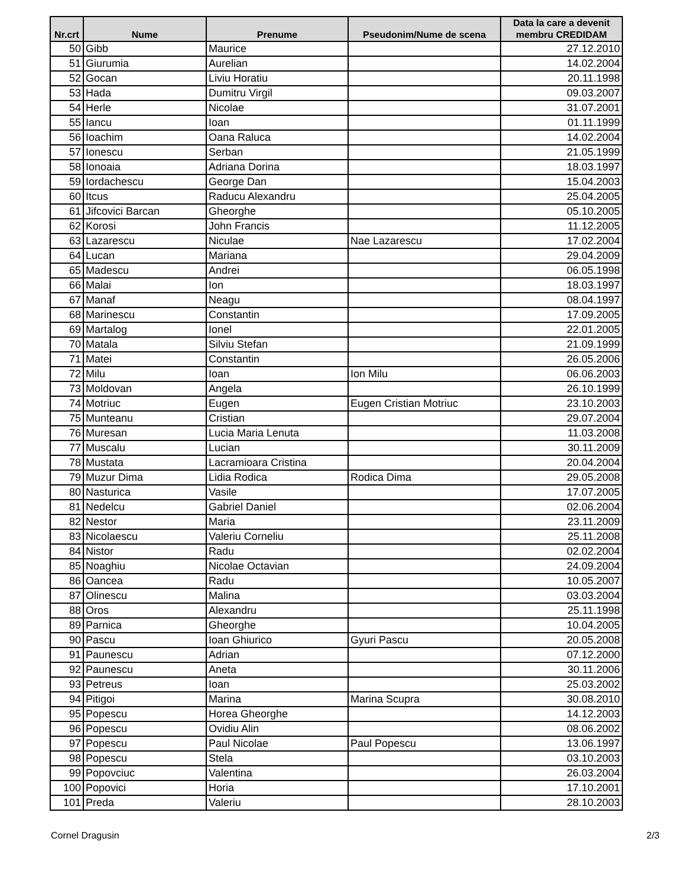| Nr.crt | Nume | Prenume | Pseudonim/Nume de scena | Data la care a devenit membru CREDIDAM |
| --- | --- | --- | --- | --- |
| 50 | Gibb | Maurice | | 27.12.2010 |
| 51 | Giurumia | Aurelian | | 14.02.2004 |
| 52 | Gocan | Liviu Horatiu | | 20.11.1998 |
| 53 | Hada | Dumitru Virgil | | 09.03.2007 |
| 54 | Herle | Nicolae | | 31.07.2001 |
| 55 | Iancu | Ioan | | 01.11.1999 |
| 56 | Ioachim | Oana Raluca | | 14.02.2004 |
| 57 | Ionescu | Serban | | 21.05.1999 |
| 58 | Ionoaia | Adriana Dorina | | 18.03.1997 |
| 59 | Iordachescu | George Dan | | 15.04.2003 |
| 60 | Itcus | Raducu Alexandru | | 25.04.2005 |
| 61 | Jifcovici Barcan | Gheorghe | | 05.10.2005 |
| 62 | Korosi | John Francis | | 11.12.2005 |
| 63 | Lazarescu | Niculae | Nae Lazarescu | 17.02.2004 |
| 64 | Lucan | Mariana | | 29.04.2009 |
| 65 | Madescu | Andrei | | 06.05.1998 |
| 66 | Malai | Ion | | 18.03.1997 |
| 67 | Manaf | Neagu | | 08.04.1997 |
| 68 | Marinescu | Constantin | | 17.09.2005 |
| 69 | Martalog | Ionel | | 22.01.2005 |
| 70 | Matala | Silviu Stefan | | 21.09.1999 |
| 71 | Matei | Constantin | | 26.05.2006 |
| 72 | Milu | Ioan | Ion Milu | 06.06.2003 |
| 73 | Moldovan | Angela | | 26.10.1999 |
| 74 | Motriuc | Eugen | Eugen Cristian Motriuc | 23.10.2003 |
| 75 | Munteanu | Cristian | | 29.07.2004 |
| 76 | Muresan | Lucia Maria Lenuta | | 11.03.2008 |
| 77 | Muscalu | Lucian | | 30.11.2009 |
| 78 | Mustata | Lacramioara Cristina | | 20.04.2004 |
| 79 | Muzur Dima | Lidia Rodica | Rodica Dima | 29.05.2008 |
| 80 | Nasturica | Vasile | | 17.07.2005 |
| 81 | Nedelcu | Gabriel Daniel | | 02.06.2004 |
| 82 | Nestor | Maria | | 23.11.2009 |
| 83 | Nicolaescu | Valeriu Corneliu | | 25.11.2008 |
| 84 | Nistor | Radu | | 02.02.2004 |
| 85 | Noaghiu | Nicolae Octavian | | 24.09.2004 |
| 86 | Oancea | Radu | | 10.05.2007 |
| 87 | Olinescu | Malina | | 03.03.2004 |
| 88 | Oros | Alexandru | | 25.11.1998 |
| 89 | Parnica | Gheorghe | | 10.04.2005 |
| 90 | Pascu | Ioan Ghiurico | Gyuri Pascu | 20.05.2008 |
| 91 | Paunescu | Adrian | | 07.12.2000 |
| 92 | Paunescu | Aneta | | 30.11.2006 |
| 93 | Petreus | Ioan | | 25.03.2002 |
| 94 | Pitigoi | Marina | Marina Scupra | 30.08.2010 |
| 95 | Popescu | Horea Gheorghe | | 14.12.2003 |
| 96 | Popescu | Ovidiu Alin | | 08.06.2002 |
| 97 | Popescu | Paul Nicolae | Paul Popescu | 13.06.1997 |
| 98 | Popescu | Stela | | 03.10.2003 |
| 99 | Popovciuc | Valentina | | 26.03.2004 |
| 100 | Popovici | Horia | | 17.10.2001 |
| 101 | Preda | Valeriu | | 28.10.2003 |
Cornel Dragusin 2/3